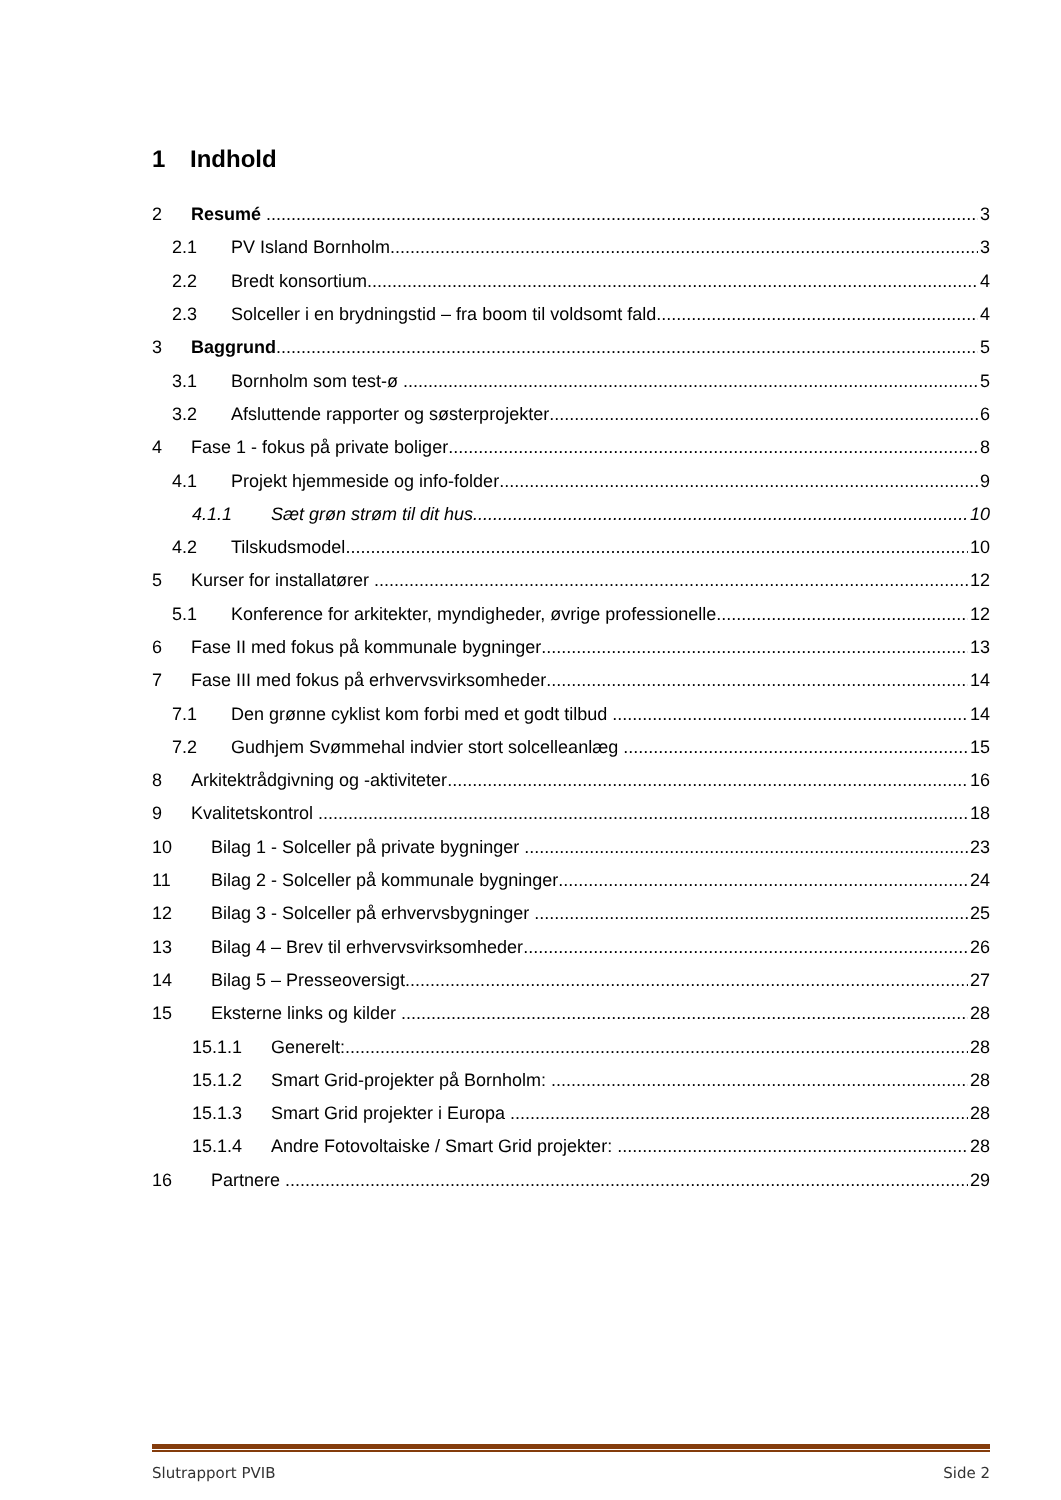1 Indhold
2 Resumé 3
2.1 PV Island Bornholm 3
2.2 Bredt konsortium 4
2.3 Solceller i en brydningstid – fra boom til voldsomt fald 4
3 Baggrund 5
3.1 Bornholm som test-ø 5
3.2 Afsluttende rapporter og søsterprojekter 6
4 Fase 1 - fokus på private boliger 8
4.1 Projekt hjemmeside og info-folder 9
4.1.1 Sæt grøn strøm til dit hus 10
4.2 Tilskudsmodel 10
5 Kurser for installatører 12
5.1 Konference for arkitekter, myndigheder, øvrige professionelle 12
6 Fase II med fokus på kommunale bygninger 13
7 Fase III med fokus på erhvervsvirksomheder 14
7.1 Den grønne cyklist kom forbi med et godt tilbud 14
7.2 Gudhjem Svømmehal indvier stort solcelleanlæg 15
8 Arkitektrådgivning og -aktiviteter 16
9 Kvalitetskontrol 18
10 Bilag 1 - Solceller på private bygninger 23
11 Bilag 2 - Solceller på kommunale bygninger 24
12 Bilag 3 - Solceller på erhvervsbygninger 25
13 Bilag 4 – Brev til erhvervsvirksomheder 26
14 Bilag 5 – Presseoversigt 27
15 Eksterne links og kilder 28
15.1.1 Generelt: 28
15.1.2 Smart Grid-projekter på Bornholm: 28
15.1.3 Smart Grid projekter i Europa 28
15.1.4 Andre Fotovoltaiske / Smart Grid projekter: 28
16 Partnere 29
Slutrapport PVIB Side 2